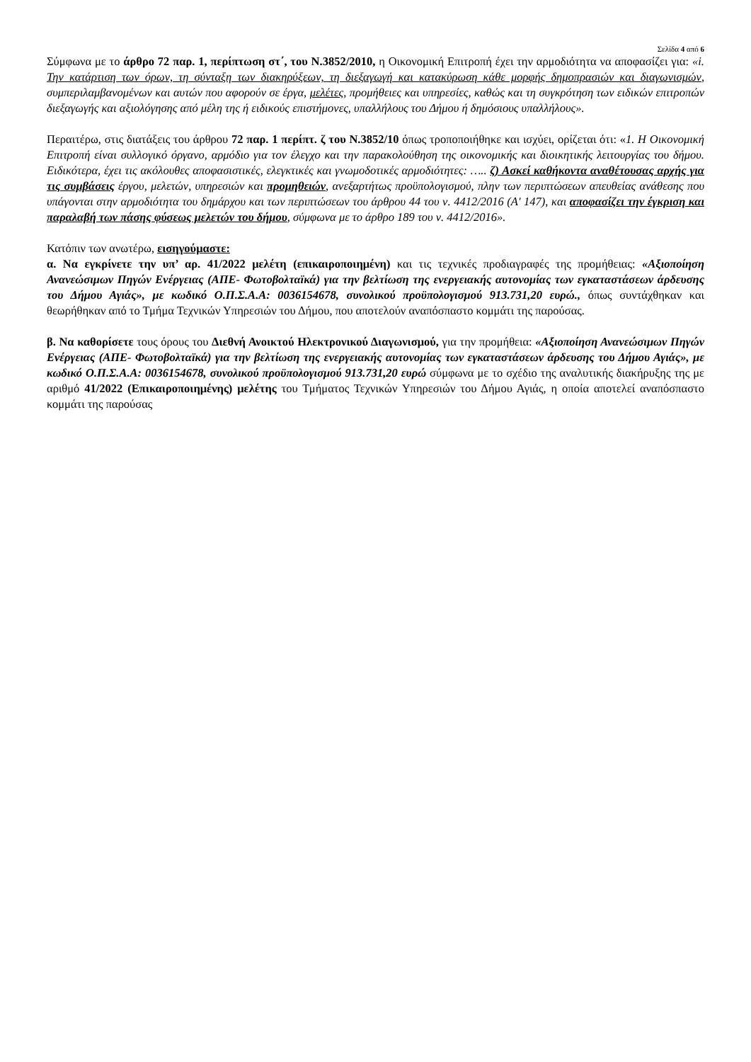Σελίδα 4 από 6
Σύμφωνα με το άρθρο 72 παρ. 1, περίπτωση στ΄, του Ν.3852/2010, η Οικονομική Επιτροπή έχει την αρμοδιότητα να αποφασίζει για: «i. Την κατάρτιση των όρων, τη σύνταξη των διακηρύξεων, τη διεξαγωγή και κατακύρωση κάθε μορφής δημοπρασιών και διαγωνισμών, συμπεριλαμβανομένων και αυτών που αφορούν σε έργα, μελέτες, προμήθειες και υπηρεσίες, καθώς και τη συγκρότηση των ειδικών επιτροπών διεξαγωγής και αξιολόγησης από μέλη της ή ειδικούς επιστήμονες, υπαλλήλους του Δήμου ή δημόσιους υπαλλήλους».
Περαιτέρω, στις διατάξεις του άρθρου 72 παρ. 1 περίπτ. ζ του Ν.3852/10 όπως τροποποιήθηκε και ισχύει, ορίζεται ότι: «1. Η Οικονομική Επιτροπή είναι συλλογικό όργανο, αρμόδιο για τον έλεγχο και την παρακολούθηση της οικονομικής και διοικητικής λειτουργίας του δήμου. Ειδικότερα, έχει τις ακόλουθες αποφασιστικές, ελεγκτικές και γνωμοδοτικές αρμοδιότητες: ….. ζ) Ασκεί καθήκοντα αναθέτουσας αρχής για τις συμβάσεις έργου, μελετών, υπηρεσιών και προμηθειών, ανεξαρτήτως προϋπολογισμού, πλην των περιπτώσεων απευθείας ανάθεσης που υπάγονται στην αρμοδιότητα του δημάρχου και των περιπτώσεων του άρθρου 44 του ν. 4412/2016 (Α' 147), και αποφασίζει την έγκριση και παραλαβή των πάσης φύσεως μελετών του δήμου, σύμφωνα με το άρθρο 189 του ν. 4412/2016».
Κατόπιν των ανωτέρω, εισηγούμαστε:
α. Να εγκρίνετε την υπ’ αρ. 41/2022 μελέτη (επικαιροποιημένη) και τις τεχνικές προδιαγραφές της προμήθειας: «Αξιοποίηση Ανανεώσιμων Πηγών Ενέργειας (ΑΠΕ- Φωτοβολταϊκά) για την βελτίωση της ενεργειακής αυτονομίας των εγκαταστάσεων άρδευσης του Δήμου Αγιάς», με κωδικό Ο.Π.Σ.Α.Α: 0036154678, συνολικού προϋπολογισμού 913.731,20 ευρώ., όπως συντάχθηκαν και θεωρήθηκαν από το Τμήμα Τεχνικών Υπηρεσιών του Δήμου, που αποτελούν αναπόσπαστο κομμάτι της παρούσας.
β. Να καθορίσετε τους όρους του Διεθνή Ανοικτού Ηλεκτρονικού Διαγωνισμού, για την προμήθεια: «Αξιοποίηση Ανανεώσιμων Πηγών Ενέργειας (ΑΠΕ- Φωτοβολταϊκά) για την βελτίωση της ενεργειακής αυτονομίας των εγκαταστάσεων άρδευσης του Δήμου Αγιάς», με κωδικό Ο.Π.Σ.Α.Α: 0036154678, συνολικού προϋπολογισμού 913.731,20 ευρώ σύμφωνα με το σχέδιο της αναλυτικής διακήρυξης της με αριθμό 41/2022 (Επικαιροποιημένης) μελέτης του Τμήματος Τεχνικών Υπηρεσιών του Δήμου Αγιάς, η οποία αποτελεί αναπόσπαστο κομμάτι της παρούσας